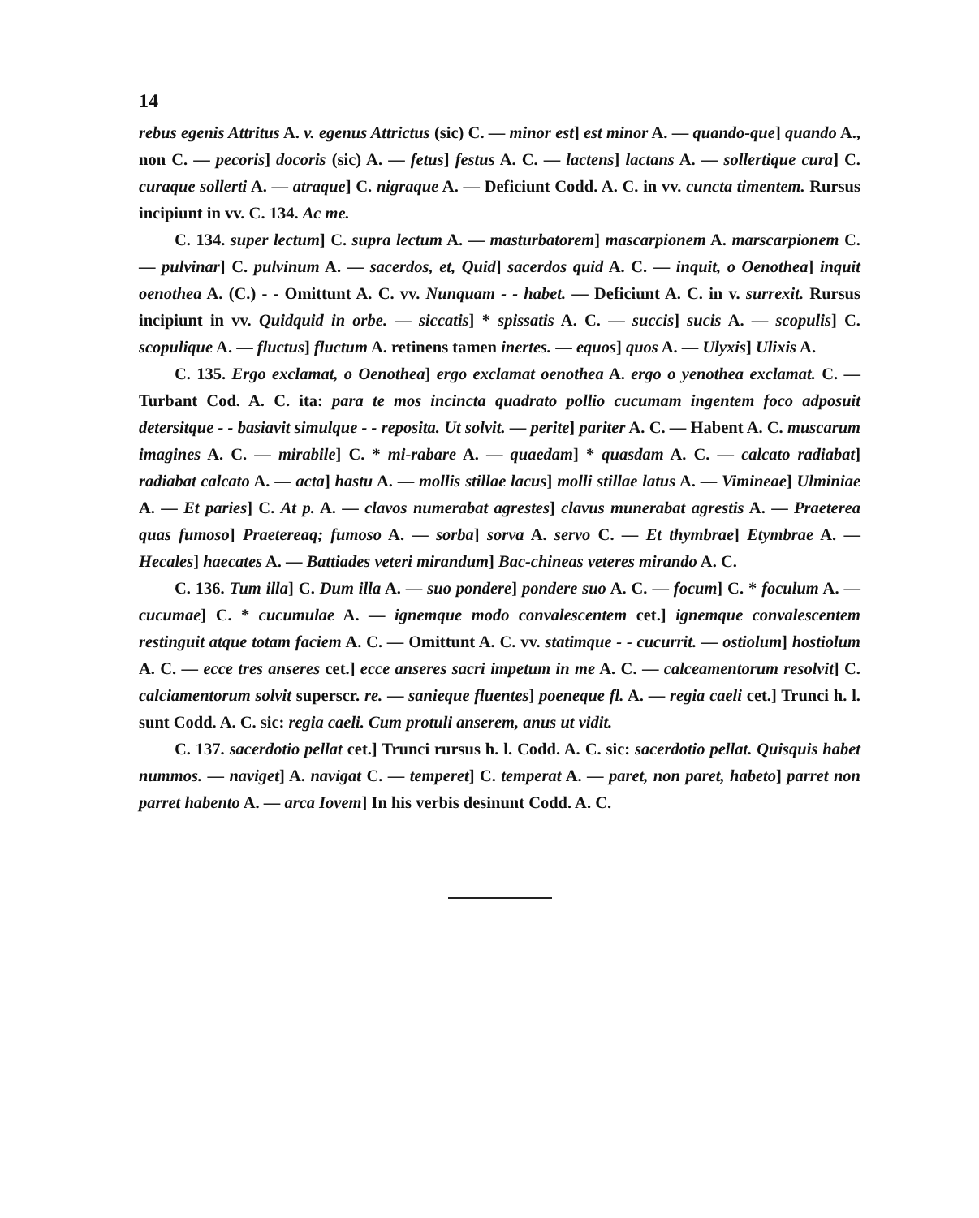14
rebus egenis Attritus A. v. egenus Attrictus (sic) C. — minor est] est minor A. — quando-que] quando A., non C. — pecoris] docoris (sic) A. — fetus] festus A. C. — lactens] lactans A. — sollertique cura] C. curaque sollerti A. — atraque] C. nigraque A. — Deficiunt Codd. A. C. in vv. cuncta timentem. Rursus incipiunt in vv. C. 134. Ac me.
C. 134. super lectum] C. supra lectum A. — masturbatorem] mascarpionem A. marscarpionem C. — pulvinar] C. pulvinum A. — sacerdos, et, Quid] sacerdos quid A. C. — inquit, o Oenothea] inquit oenothea A. (C.) - - Omittunt A. C. vv. Nunquam - - habet. — Deficiunt A. C. in v. surrexit. Rursus incipiunt in vv. Quidquid in orbe. — siccatis] * spissatis A. C. — succis] sucis A. — scopulis] C. scopulique A. — fluctus] fluctum A. retinens tamen inertes. — equos] quos A. — Ulyxis] Ulixis A.
C. 135. Ergo exclamat, o Oenothea] ergo exclamat oenothea A. ergo o yenothea exclamat. C. — Turbant Cod. A. C. ita: para te mos incincta quadrato pollio cucumam ingentem foco adposuit detersitque - - basiavit simulque - - reposita. Ut solvit. — perite] pariter A. C. — Habent A. C. muscarum imagines A. C. — mirabile] C. * mi-rabare A. — quaedam] * quasdam A. C. — calcato radiabat] radiabat calcato A. — acta] hastu A. — mollis stillae lacus] molli stillae latus A. — Vimineae] Ulminiae A. — Et paries] C. At p. A. — clavos numerabat agrestes] clavus munerabat agrestis A. — Praeterea quas fumoso] Praetereaq; fumoso A. — sorba] sorva A. servo C. — Et thymbrae] Etymbrae A. — Hecales] haecates A. — Battiades veteri mirandum] Bac-chineas veteres mirando A. C.
C. 136. Tum illa] C. Dum illa A. — suo pondere] pondere suo A. C. — focum] C. * foculum A. — cucumae] C. * cucumulae A. — ignemque modo convalescentem cet.] ignemque convalescentem restinguit atque totam faciem A. C. — Omittunt A. C. vv. statimque - - cucurrit. — ostiolum] hostiolum A. C. — ecce tres anseres cet.] ecce anseres sacri impetum in me A. C. — calceamentorum resolvit] C. calciamentorum solvit superscr. re. — sanieque fluentes] poeneque fl. A. — regia caeli cet.] Trunci h. l. sunt Codd. A. C. sic: regia caeli. Cum protuli anserem, anus ut vidit.
C. 137. sacerdotio pellat cet.] Trunci rursus h. l. Codd. A. C. sic: sacerdotio pellat. Quisquis habet nummos. — naviget] A. navigat C. — temperet] C. temperat A. — paret, non paret, habeto] parret non parret habento A. — arca Iovem] In his verbis desinunt Codd. A. C.